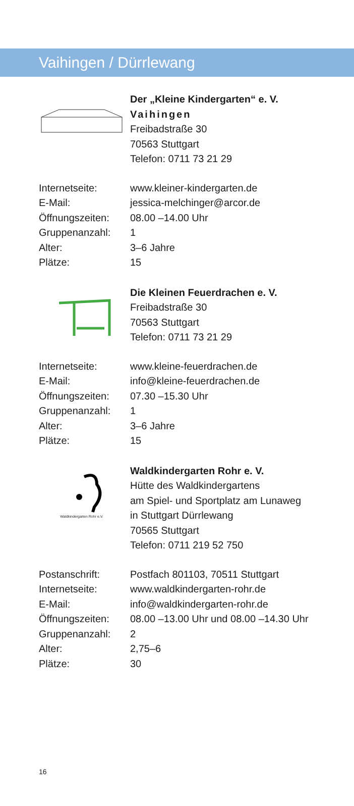Vaihingen / Dürrlewang
Der „Kleine Kindergarten“ e. V.
Vaihingen
Freibadstraße 30
70563 Stuttgart
Telefon: 0711 73 21 29
| Internetseite: | www.kleiner-kindergarten.de |
| E-Mail: | jessica-melchinger@arcor.de |
| Öffnungszeiten: | 08.00 –14.00 Uhr |
| Gruppenanzahl: | 1 |
| Alter: | 3–6 Jahre |
| Plätze: | 15 |
Die Kleinen Feuerdrachen e. V.
Freibadstraße 30
70563 Stuttgart
Telefon: 0711 73 21 29
| Internetseite: | www.kleine-feuerdrachen.de |
| E-Mail: | info@kleine-feuerdrachen.de |
| Öffnungszeiten: | 07.30 –15.30 Uhr |
| Gruppenanzahl: | 1 |
| Alter: | 3–6 Jahre |
| Plätze: | 15 |
Waldkindergarten Rohr e.V.
Waldkindergarten Rohr e. V.
Hütte des Waldkindergartens
am Spiel- und Sportplatz am Lunaweg
in Stuttgart Dürrlewang
70565 Stuttgart
Telefon: 0711 219 52 750
| Postanschrift: | Postfach 801103, 70511 Stuttgart |
| Internetseite: | www.waldkindergarten-rohr.de |
| E-Mail: | info@waldkindergarten-rohr.de |
| Öffnungszeiten: | 08.00 –13.00 Uhr und 08.00 –14.30 Uhr |
| Gruppenanzahl: | 2 |
| Alter: | 2,75–6 |
| Plätze: | 30 |
16